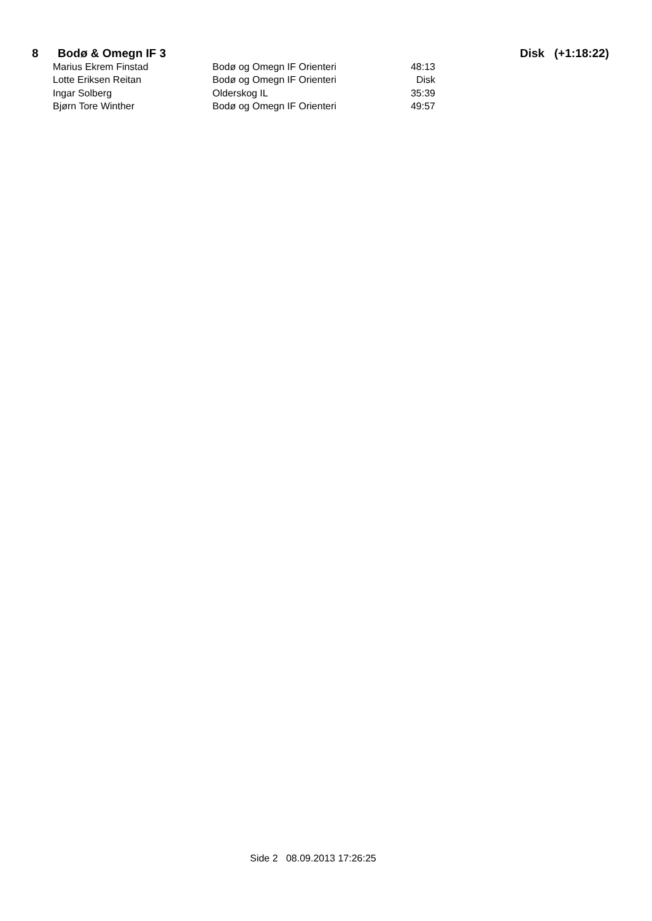8 Bodø & Omegn IF 3 Disk (+1:18:22)
| Marius Ekrem Finstad | Bodø og Omegn IF Orienteri | 48:13 |
| Lotte Eriksen Reitan | Bodø og Omegn IF Orienteri | Disk |
| Ingar Solberg | Olderskog IL | 35:39 |
| Bjørn Tore Winther | Bodø og Omegn IF Orienteri | 49:57 |
Side 2 08.09.2013 17:26:25